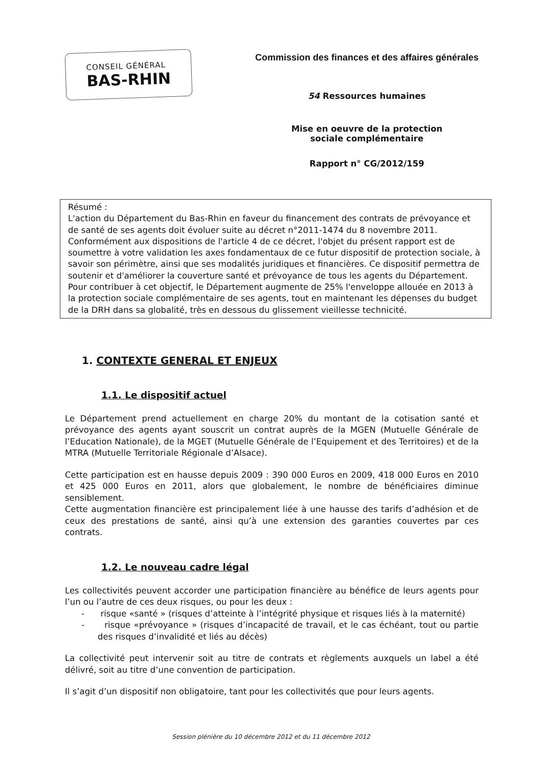CONSEIL GÉNÉRAL
BAS-RHIN
Commission des finances et des affaires générales
54 Ressources humaines
Mise en oeuvre de la protection
sociale complémentaire
Rapport n° CG/2012/159
Résumé :
L'action du Département du Bas-Rhin en faveur du financement des contrats de prévoyance et de santé de ses agents doit évoluer suite au décret n°2011-1474 du 8 novembre 2011. Conformément aux dispositions de l'article 4 de ce décret, l'objet du présent rapport est de soumettre à votre validation les axes fondamentaux de ce futur dispositif de protection sociale, à savoir son périmètre, ainsi que ses modalités juridiques et financières. Ce dispositif permettra de soutenir et d'améliorer la couverture santé et prévoyance de tous les agents du Département. Pour contribuer à cet objectif, le Département augmente de 25% l'enveloppe allouée en 2013 à la protection sociale complémentaire de ses agents, tout en maintenant les dépenses du budget de la DRH dans sa globalité, très en dessous du glissement vieillesse technicité.
1. CONTEXTE GENERAL ET ENJEUX
1.1. Le dispositif actuel
Le Département prend actuellement en charge 20% du montant de la cotisation santé et prévoyance des agents ayant souscrit un contrat auprès de la MGEN (Mutuelle Générale de l’Education Nationale), de la MGET (Mutuelle Générale de l’Equipement et des Territoires) et de la MTRA (Mutuelle Territoriale Régionale d’Alsace).
Cette participation est en hausse depuis 2009 : 390 000 Euros en 2009, 418 000 Euros en 2010 et 425 000 Euros en 2011, alors que globalement, le nombre de bénéficiaires diminue sensiblement.
Cette augmentation financière est principalement liée à une hausse des tarifs d’adhésion et de ceux des prestations de santé, ainsi qu’à une extension des garanties couvertes par ces contrats.
1.2. Le nouveau cadre légal
Les collectivités peuvent accorder une participation financière au bénéfice de leurs agents pour l’un ou l’autre de ces deux risques, ou pour les deux :
- risque «santé » (risques d’atteinte à l’intégrité physique et risques liés à la maternité)
- risque «prévoyance » (risques d’incapacité de travail, et le cas échéant, tout ou partie des risques d’invalidité et liés au décès)
La collectivité peut intervenir soit au titre de contrats et règlements auxquels un label a été délivré, soit au titre d’une convention de participation.
Il s’agit d’un dispositif non obligatoire, tant pour les collectivités que pour leurs agents.
Session plénière du 10 décembre 2012 et du 11 décembre 2012